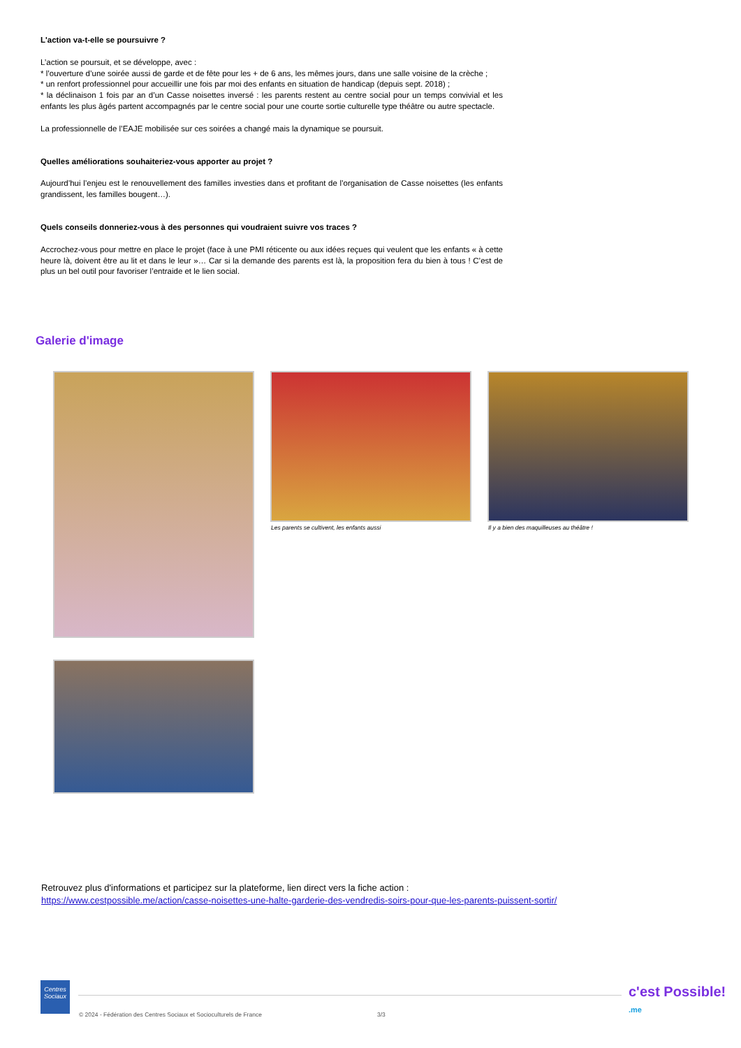L'action va-t-elle se poursuivre ?
L’action se poursuit, et se développe, avec :
* l’ouverture d’une soirée aussi de garde et de fête pour les + de 6 ans, les mêmes jours, dans une salle voisine de la crèche ;
* un renfort professionnel pour accueillir une fois par moi des enfants en situation de handicap (depuis sept. 2018) ;
* la déclinaison 1 fois par an d’un Casse noisettes inversé : les parents restent au centre social pour un temps convivial et les enfants les plus âgés partent accompagnés par le centre social pour une courte sortie culturelle type théâtre ou autre spectacle.
La professionnelle de l’EAJE mobilisée sur ces soirées a changé mais la dynamique se poursuit.
Quelles améliorations souhaiteriez-vous apporter au projet ?
Aujourd’hui l’enjeu est le renouvellement des familles investies dans et profitant de l’organisation de Casse noisettes (les enfants grandissent, les familles bougent…).
Quels conseils donneriez-vous à des personnes qui voudraient suivre vos traces ?
Accrochez-vous pour mettre en place le projet (face à une PMI réticente ou aux idées reçues qui veulent que les enfants « à cette heure là, doivent être au lit et dans le leur »… Car si la demande des parents est là, la proposition fera du bien à tous ! C’est de plus un bel outil pour favoriser l’entraide et le lien social.
Galerie d'image
Les parents se cultivent, les enfants aussi
Il y a bien des maquilleuses au théâtre !
Retrouvez plus d'informations et participez sur la plateforme, lien direct vers la fiche action :
https://www.cestpossible.me/action/casse-noisettes-une-halte-garderie-des-vendredis-soirs-pour-que-les-parents-puissent-sortir/
Centres Sociaux
© 2024 - Fédération des Centres Sociaux et Socioculturels de France
3/3
c'est Possible!
.me